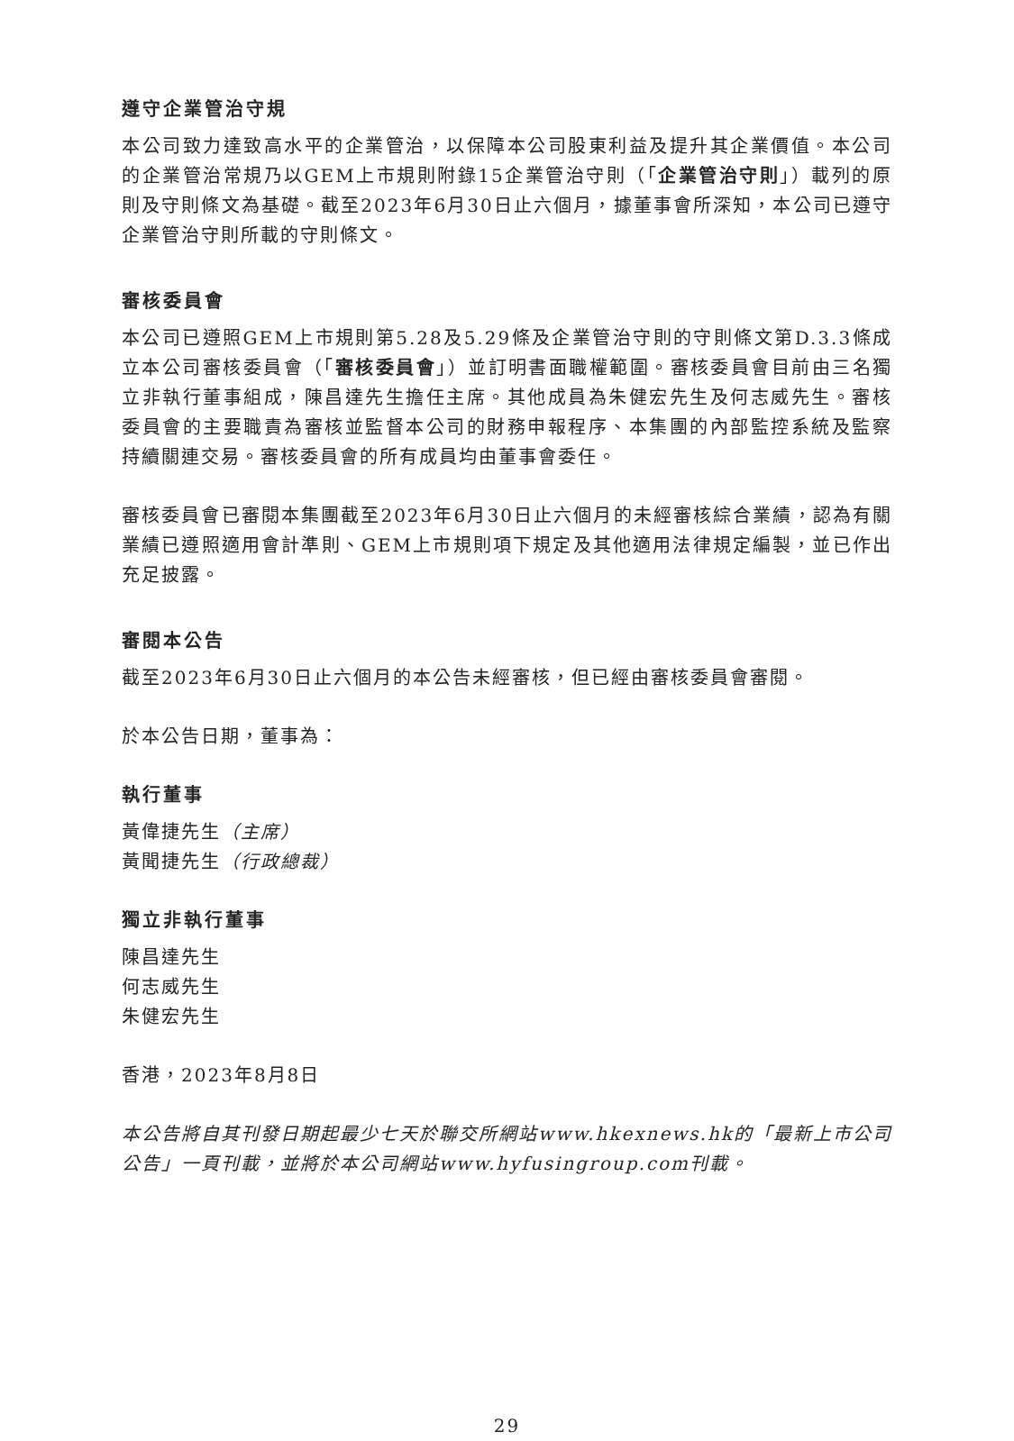遵守企業管治守規
本公司致力達致高水平的企業管治，以保障本公司股東利益及提升其企業價值。本公司的企業管治常規乃以GEM上市規則附錄15企業管治守則（「企業管治守則」）載列的原則及守則條文為基礎。截至2023年6月30日止六個月，據董事會所深知，本公司已遵守企業管治守則所載的守則條文。
審核委員會
本公司已遵照GEM上市規則第5.28及5.29條及企業管治守則的守則條文第D.3.3條成立本公司審核委員會（「審核委員會」）並訂明書面職權範圍。審核委員會目前由三名獨立非執行董事組成，陳昌達先生擔任主席。其他成員為朱健宏先生及何志威先生。審核委員會的主要職責為審核並監督本公司的財務申報程序、本集團的內部監控系統及監察持續關連交易。審核委員會的所有成員均由董事會委任。
審核委員會已審閱本集團截至2023年6月30日止六個月的未經審核綜合業績，認為有關業績已遵照適用會計準則、GEM上市規則項下規定及其他適用法律規定編製，並已作出充足披露。
審閱本公告
截至2023年6月30日止六個月的本公告未經審核，但已經由審核委員會審閱。
於本公告日期，董事為：
執行董事
黃偉捷先生（主席）
黃聞捷先生（行政總裁）
獨立非執行董事
陳昌達先生
何志威先生
朱健宏先生
香港，2023年8月8日
本公告將自其刊發日期起最少七天於聯交所網站www.hkexnews.hk的「最新上市公司公告」一頁刊載，並將於本公司網站www.hyfusingroup.com刊載。
29